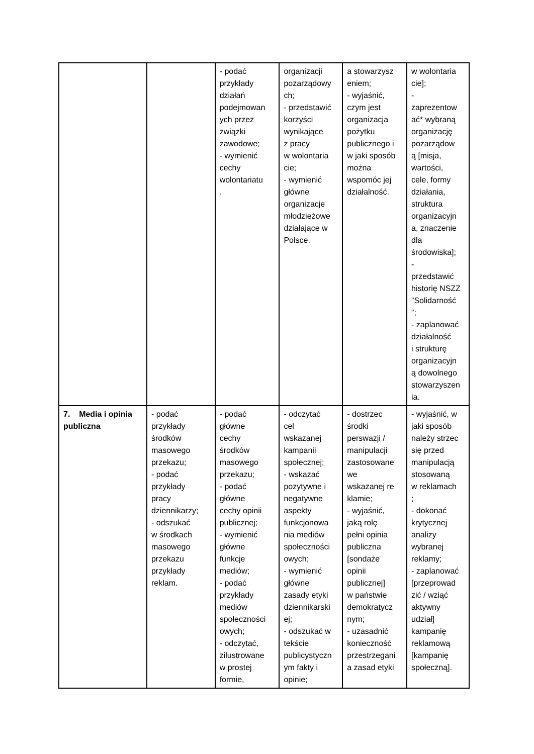| | | - podać przykłady działań podejmowan ych przez związki zawodowe; - wymienić cechy wolontariatu . | organizacji pozarządowy ch; - przedstawić korzyści wynikające z pracy w wolontaria cie; - wymienić główne organizacje młodzieżowe działające w Polsce. | a stowarzysz eniem; - wyjaśnić, czym jest organizacja pożytku publicznego i w jaki sposób można wspomóc jej działalność. | w wolontaria cie]; - zaprezentow ać* wybraną organizację pozarządow ą [misja, wartości, cele, formy działania, struktura organizacyjn a, znaczenie dla środowiska]; - przedstawić historię NSZZ ”Solidarność ”; - zaplanować działalność i strukturę organizacyjn ą dowolnego stowarzyszen ia. |
| 7. Media i opinia publiczna | - podać przykłady środków masowego przekazu; - podać przykłady pracy dziennikarzy; - odszukać w środkach masowego przekazu przykłady reklam. | - podać główne cechy środków masowego przekazu; - podać główne cechy opinii publicznej; - wymienić główne funkcje mediów; - podać przykłady mediów społeczności owych; - odczytać, zilustrowane w prostej formie, | - odczytać cel wskazanej kampanii społecznej; - wskazać pozytywne i negatywne aspekty funkcjonowa nia mediów społeczności owych; - wymienić główne zasady etyki dziennikarski ej; - odszukać w tekście publicystyczn ym fakty i opinie; | - dostrzec środki perswazji / manipulacji zastosowane we wskazanej re klamie; - wyjaśnić, jaką rolę pełni opinia publiczna [sondaże opinii publicznej] w państwie demokratycz nym; - uzasadnić konieczność przestrzegani a zasad etyki | - wyjaśnić, w jaki sposób należy strzec się przed manipulacją stosowaną w reklamach ; - dokonać krytycznej analizy wybranej reklamy; - zaplanować [przeprowad zić / wziąć aktywny udział] kampanię reklamową [kampanię społeczną]. |